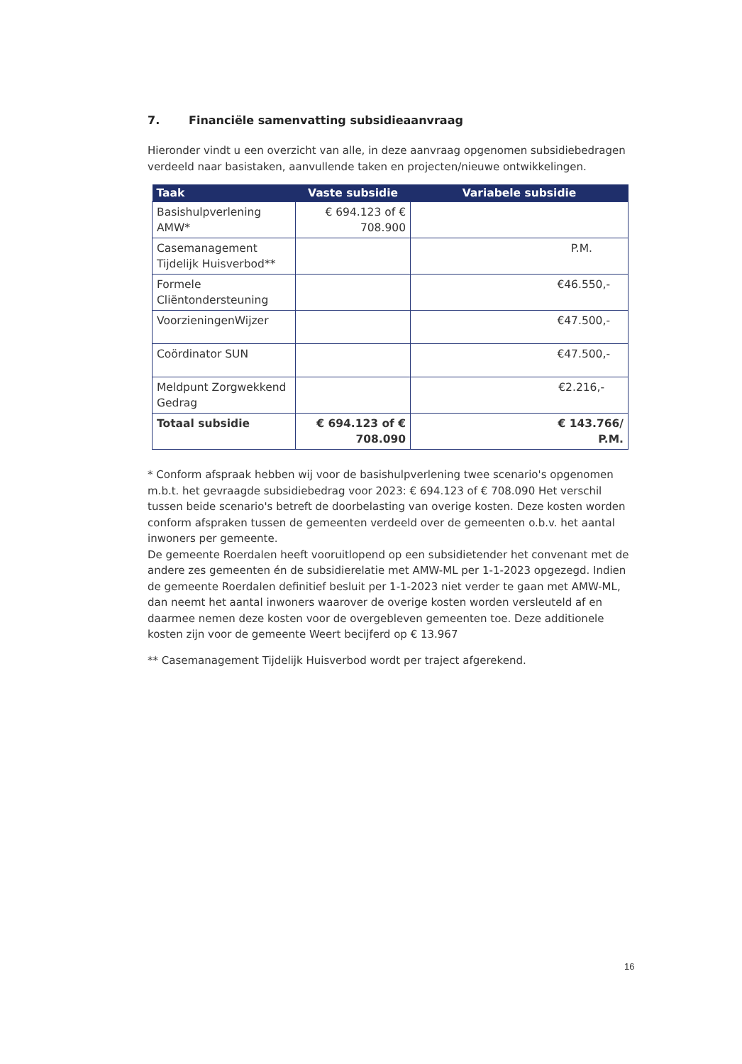7. Financiële samenvatting subsidieaanvraag
Hieronder vindt u een overzicht van alle, in deze aanvraag opgenomen subsidiebedragen verdeeld naar basistaken, aanvullende taken en projecten/nieuwe ontwikkelingen.
| Taak | Vaste subsidie | Variabele subsidie |
| --- | --- | --- |
| Basishulpverlening AMW* | € 694.123 of € 708.900 | |
| Casemanagement Tijdelijk Huisverbod** | | P.M. |
| Formele Cliëntondersteuning | | €46.550,- |
| VoorzieningenWijzer | | €47.500,- |
| Coördinator SUN | | €47.500,- |
| Meldpunt Zorgwekkend Gedrag | | €2.216,- |
| Totaal subsidie | € 694.123 of € 708.090 | € 143.766/ P.M. |
* Conform afspraak hebben wij voor de basishulpverlening twee scenario's opgenomen m.b.t. het gevraagde subsidiebedrag voor 2023: € 694.123 of € 708.090 Het verschil tussen beide scenario's betreft de doorbelasting van overige kosten. Deze kosten worden conform afspraken tussen de gemeenten verdeeld over de gemeenten o.b.v. het aantal inwoners per gemeente.
De gemeente Roerdalen heeft vooruitlopend op een subsidietender het convenant met de andere zes gemeenten én de subsidierelatie met AMW-ML per 1-1-2023 opgezegd. Indien de gemeente Roerdalen definitief besluit per 1-1-2023 niet verder te gaan met AMW-ML, dan neemt het aantal inwoners waarover de overige kosten worden versleuteld af en daarmee nemen deze kosten voor de overgebleven gemeenten toe. Deze additionele kosten zijn voor de gemeente Weert becijferd op € 13.967
** Casemanagement Tijdelijk Huisverbod wordt per traject afgerekend.
16